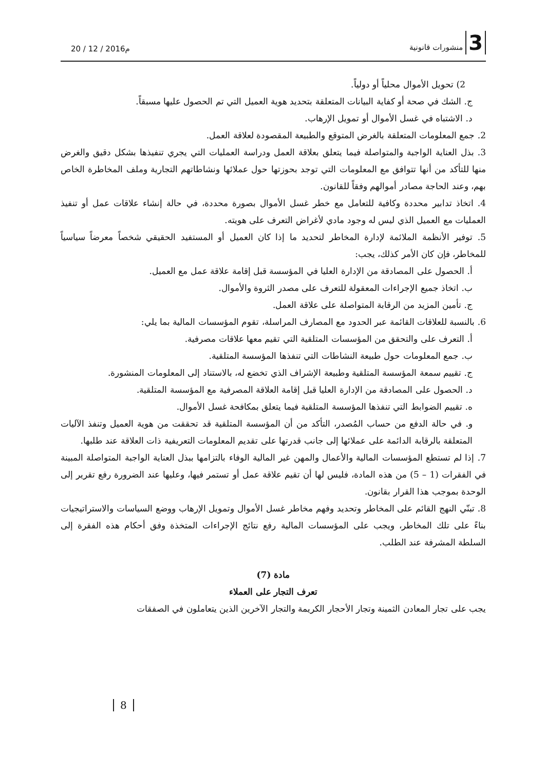3 منشورات قانونية
20 / 12 / 2016م
2) تحويل الأموال محلياً أو دولياً.
ج. الشك في صحة أو كفاية البيانات المتعلقة بتحديد هوية العميل التي تم الحصول عليها مسبقاً.
د. الاشتباه في غسل الأموال أو تمويل الإرهاب.
2. جمع المعلومات المتعلقة بالغرض المتوقع والطبيعة المقصودة لعلاقة العمل.
3. بذل العناية الواجبة والمتواصلة فيما يتعلق بعلاقة العمل ودراسة العمليات التي يجري تنفيذها بشكل دقيق والغرض منها للتأكد من أنها تتوافق مع المعلومات التي توجد بحوزتها حول عملائها ونشاطاتهم التجارية وملف المخاطرة الخاص بهم، وعند الحاجة مصادر أموالهم وفقاً للقانون.
4. اتخاذ تدابير محددة وكافية للتعامل مع خطر غسل الأموال بصورة محددة، في حالة إنشاء علاقات عمل أو تنفيذ العمليات مع العميل الذي ليس له وجود مادي لأغراض التعرف على هويته.
5. توفير الأنظمة الملائمة لإدارة المخاطر لتحديد ما إذا كان العميل أو المستفيد الحقيقي شخصاً معرضاً سياسياً للمخاطر، فإن كان الأمر كذلك، يجب:
أ. الحصول على المصادقة من الإدارة العليا في المؤسسة قبل إقامة علاقة عمل مع العميل.
ب. اتخاذ جميع الإجراءات المعقولة للتعرف على مصدر الثروة والأموال.
ج. تأمين المزيد من الرقابة المتواصلة على علاقة العمل.
6. بالنسبة للعلاقات القائمة عبر الحدود مع المصارف المراسلة، تقوم المؤسسات المالية بما يلي:
أ. التعرف على والتحقق من المؤسسات المتلقية التي تقيم معها علاقات مصرفية.
ب. جمع المعلومات حول طبيعة النشاطات التي تنفذها المؤسسة المتلقية.
ج. تقييم سمعة المؤسسة المتلقية وطبيعة الإشراف الذي تخضع له، بالاستناد إلى المعلومات المنشورة.
د. الحصول على المصادقة من الإدارة العليا قبل إقامة العلاقة المصرفية مع المؤسسة المتلقية.
ه. تقييم الضوابط التي تنفذها المؤسسة المتلقية فيما يتعلق بمكافحة غسل الأموال.
و. في حالة الدفع من حساب المُصدر، التأكد من أن المؤسسة المتلقية قد تحققت من هوية العميل وتنفذ الآليات المتعلقة بالرقابة الدائمة على عملائها إلى جانب قدرتها على تقديم المعلومات التعريفية ذات العلاقة عند طلبها.
7. إذا لم تستطع المؤسسات المالية والأعمال والمهن غير المالية الوفاء بالتزامها ببذل العناية الواجبة المتواصلة المبينة في الفقرات (1 – 5) من هذه المادة، فليس لها أن تقيم علاقة عمل أو تستمر فيها، وعليها عند الضرورة رفع تقرير إلى الوحدة بموجب هذا القرار بقانون.
8. تبنّي النهج القائم على المخاطر وتحديد وفهم مخاطر غسل الأموال وتمويل الإرهاب ووضع السياسات والاستراتيجيات بناءً على تلك المخاطر، ويجب على المؤسسات المالية رفع نتائج الإجراءات المتخذة وفق أحكام هذه الفقرة إلى السلطة المشرفة عند الطلب.
مادة (7)
تعرف التجار على العملاء
يجب على تجار المعادن الثمينة وتجار الأحجار الكريمة والتجار الآخرين الذين يتعاملون في الصفقات
8